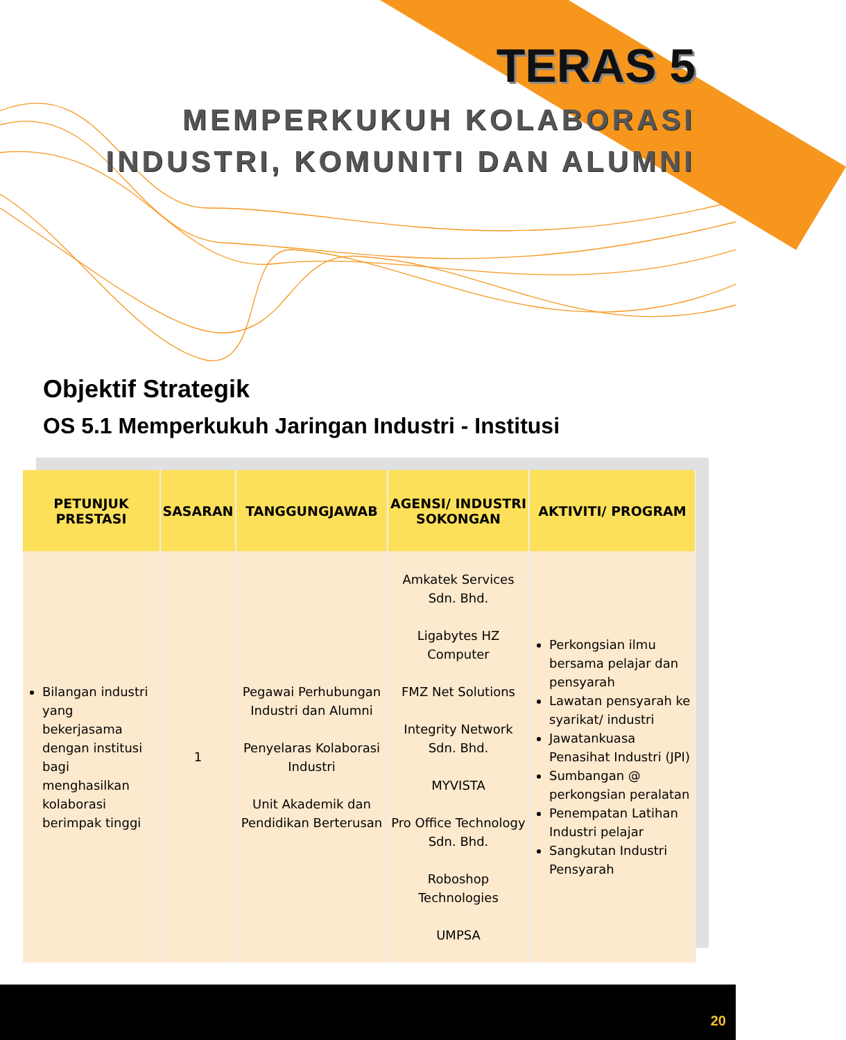TERAS 5
MEMPERKUKUH KOLABORASI
INDUSTRI, KOMUNITI DAN ALUMNI
Objektif Strategik
OS 5.1 Memperkukuh Jaringan Industri - Institusi
| PETUNJUK PRESTASI | SASARAN | TANGGUNGJAWAB | AGENSI/ INDUSTRI SOKONGAN | AKTIVITI/ PROGRAM |
| --- | --- | --- | --- | --- |
| Bilangan industri yang bekerjasama dengan institusi bagi menghasilkan kolaborasi berimpak tinggi | 1 | Pegawai Perhubungan Industri dan Alumni Penyelaras Kolaborasi Industri Unit Akademik dan Pendidikan Berterusan | Amkatek Services Sdn. Bhd. Ligabytes HZ Computer FMZ Net Solutions Integrity Network Sdn. Bhd. MYVISTA Pro Office Technology Sdn. Bhd. Roboshop Technologies UMPSA | Perkongsian ilmu bersama pelajar dan pensyarah Lawatan pensyarah ke syarikat/ industri Jawatankuasa Penasihat Industri (JPI) Sumbangan @ perkongsian peralatan Penempatan Latihan Industri pelajar Sangkutan Industri Pensyarah |
20